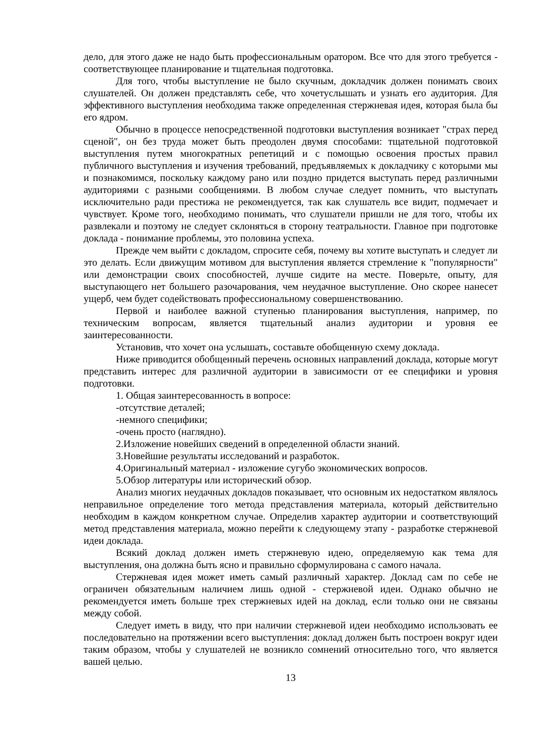дело, для этого даже не надо быть профессиональным оратором. Все что для этого требуется - соответствующее планирование и тщательная подготовка.
Для того, чтобы выступление не было скучным, докладчик должен понимать своих слушателей. Он должен представлять себе, что хочетуслышать и узнать его аудитория. Для эффективного выступления необходима также определенная стержневая идея, которая была бы его ядром.
Обычно в процессе непосредственной подготовки выступления возникает "страх перед сценой", он без труда может быть преодолен двумя способами: тщательной подготовкой выступления путем многократных репетиций и с помощью освоения простых правил публичного выступления и изучения требований, предъявляемых к докладчику с которыми мы и познакомимся, поскольку каждому рано или поздно придется выступать перед различными аудиториями с разными сообщениями. В любом случае следует помнить, что выступать исключительно ради престижа не рекомендуется, так как слушатель все видит, подмечает и чувствует. Кроме того, необходимо понимать, что слушатели пришли не для того, чтобы их развлекали и поэтому не следует склоняться в сторону театральности. Главное при подготовке доклада - понимание проблемы, это половина успеха.
Прежде чем выйти с докладом, спросите себя, почему вы хотите выступать и следует ли это делать. Если движущим мотивом для выступления является стремление к "популярности" или демонстрации своих способностей, лучше сидите на месте. Поверьте, опыту, для выступающего нет большего разочарования, чем неудачное выступление. Оно скорее нанесет ущерб, чем будет содействовать профессиональному совершенствованию.
Первой и наиболее важной ступенью планирования выступления, например, по техническим вопросам, является тщательный анализ аудитории и уровня ее заинтересованности.
Установив, что хочет она услышать, составьте обобщенную схему доклада.
Ниже приводится обобщенный перечень основных направлений доклада, которые могут представить интерес для различной аудитории в зависимости от ее специфики и уровня подготовки.
1. Общая заинтересованность в вопросе:
-отсутствие деталей;
-немного специфики;
-очень просто (наглядно).
2.Изложение новейших сведений в определенной области знаний.
3.Новейшие результаты исследований и разработок.
4.Оригинальный материал - изложение сугубо экономических вопросов.
5.Обзор литературы или исторический обзор.
Анализ многих неудачных докладов показывает, что основным их недостатком являлось неправильное определение того метода представления материала, который действительно необходим в каждом конкретном случае. Определив характер аудитории и соответствующий метод представления материала, можно перейти к следующему этапу - разработке стержневой идеи доклада.
Всякий доклад должен иметь стержневую идею, определяемую как тема для выступления, она должна быть ясно и правильно сформулирована с самого начала.
Стержневая идея может иметь самый различный характер. Доклад сам по себе не ограничен обязательным наличием лишь одной - стержневой идеи. Однако обычно не рекомендуется иметь больше трех стержневых идей на доклад, если только они не связаны между собой.
Следует иметь в виду, что при наличии стержневой идеи необходимо использовать ее последовательно на протяжении всего выступления: доклад должен быть построен вокруг идеи таким образом, чтобы у слушателей не возникло сомнений относительно того, что является вашей целью.
13